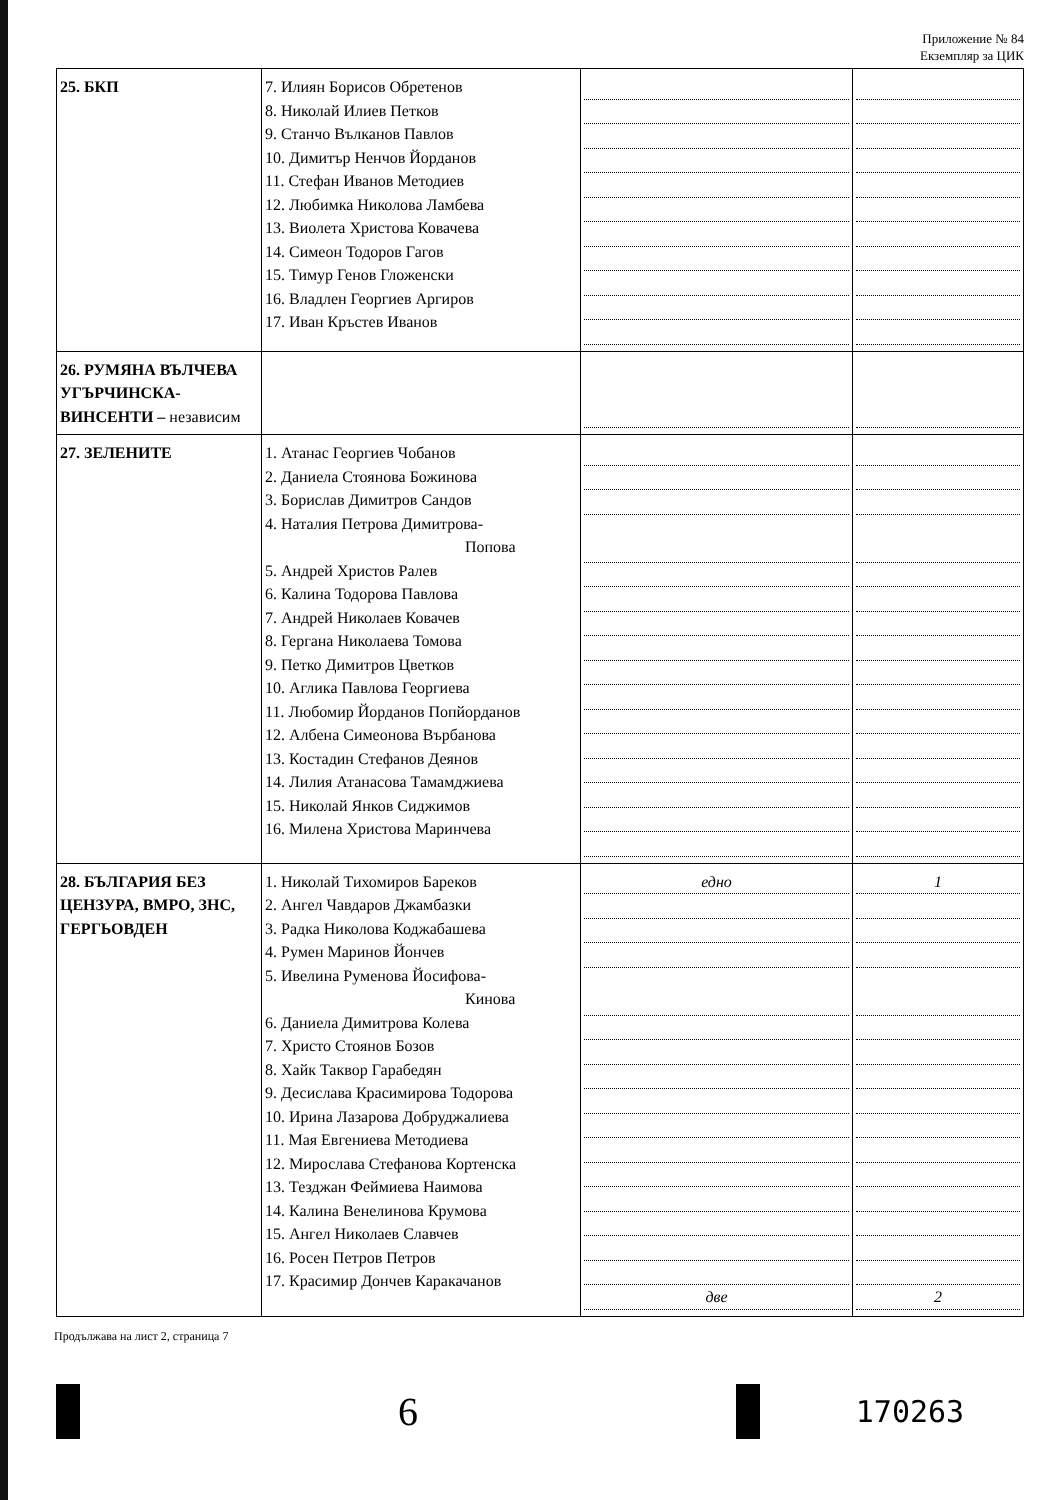Приложение № 84
Екземпляр за ЦИК
| 25. БКП | 7. Илиян Борисов Обретенов 8. Николай Илиев Петков 9. Станчо Вълканов Павлов 10. Димитър Ненчов Йорданов 11. Стефан Иванов Методиев 12. Любимка Николова Ламбева 13. Виолета Христова Ковачева 14. Симеон Тодоров Гагов 15. Тимур Генов Гложенски 16. Владлен Георгиев Аргиров 17. Иван Кръстев Иванов | | |
| 26. РУМЯНА ВЪЛЧЕВА УГЪРЧИНСКА-ВИНСЕНТИ – независим | | | |
| 27. ЗЕЛЕНИТЕ | 1. Атанас Георгиев Чобанов 2. Даниела Стоянова Божинова 3. Борислав Димитров Сандов 4. Наталия Петрова Димитрова- Попова 5. Андрей Христов Ралев 6. Калина Тодорова Павлова 7. Андрей Николаев Ковачев 8. Гергана Николаева Томова 9. Петко Димитров Цветков 10. Аглика Павлова Георгиева 11. Любомир Йорданов Попйорданов 12. Албена Симеонова Върбанова 13. Костадин Стефанов Деянов 14. Лилия Атанасова Тамамджиева 15. Николай Янков Сиджимов 16. Милена Христова Маринчева | | |
| 28. БЪЛГАРИЯ БЕЗ ЦЕНЗУРА, ВМРО, ЗНС, ГЕРГЬОВДЕН | 1. Николай Тихомиров Бареков 2. Ангел Чавдаров Джамбазки 3. Радка Николова Коджабашева 4. Румен Маринов Йончев 5. Ивелина Руменова Йосифова- Кинова 6. Даниела Димитрова Колева 7. Христо Стоянов Бозов 8. Хайк Таквор Гарабедян 9. Десислава Красимирова Тодорова 10. Ирина Лазарова Добруджалиева 11. Мая Евгениева Методиева 12. Мирослава Стефанова Кортенска 13. Тезджан Феймиева Наимова 14. Калина Венелинова Крумова 15. Ангел Николаев Славчев 16. Росен Петров Петров 17. Красимир Дончев Каракачанов | едно две | 1 2 |
Продължава на лист 2, страница 7
6
170263